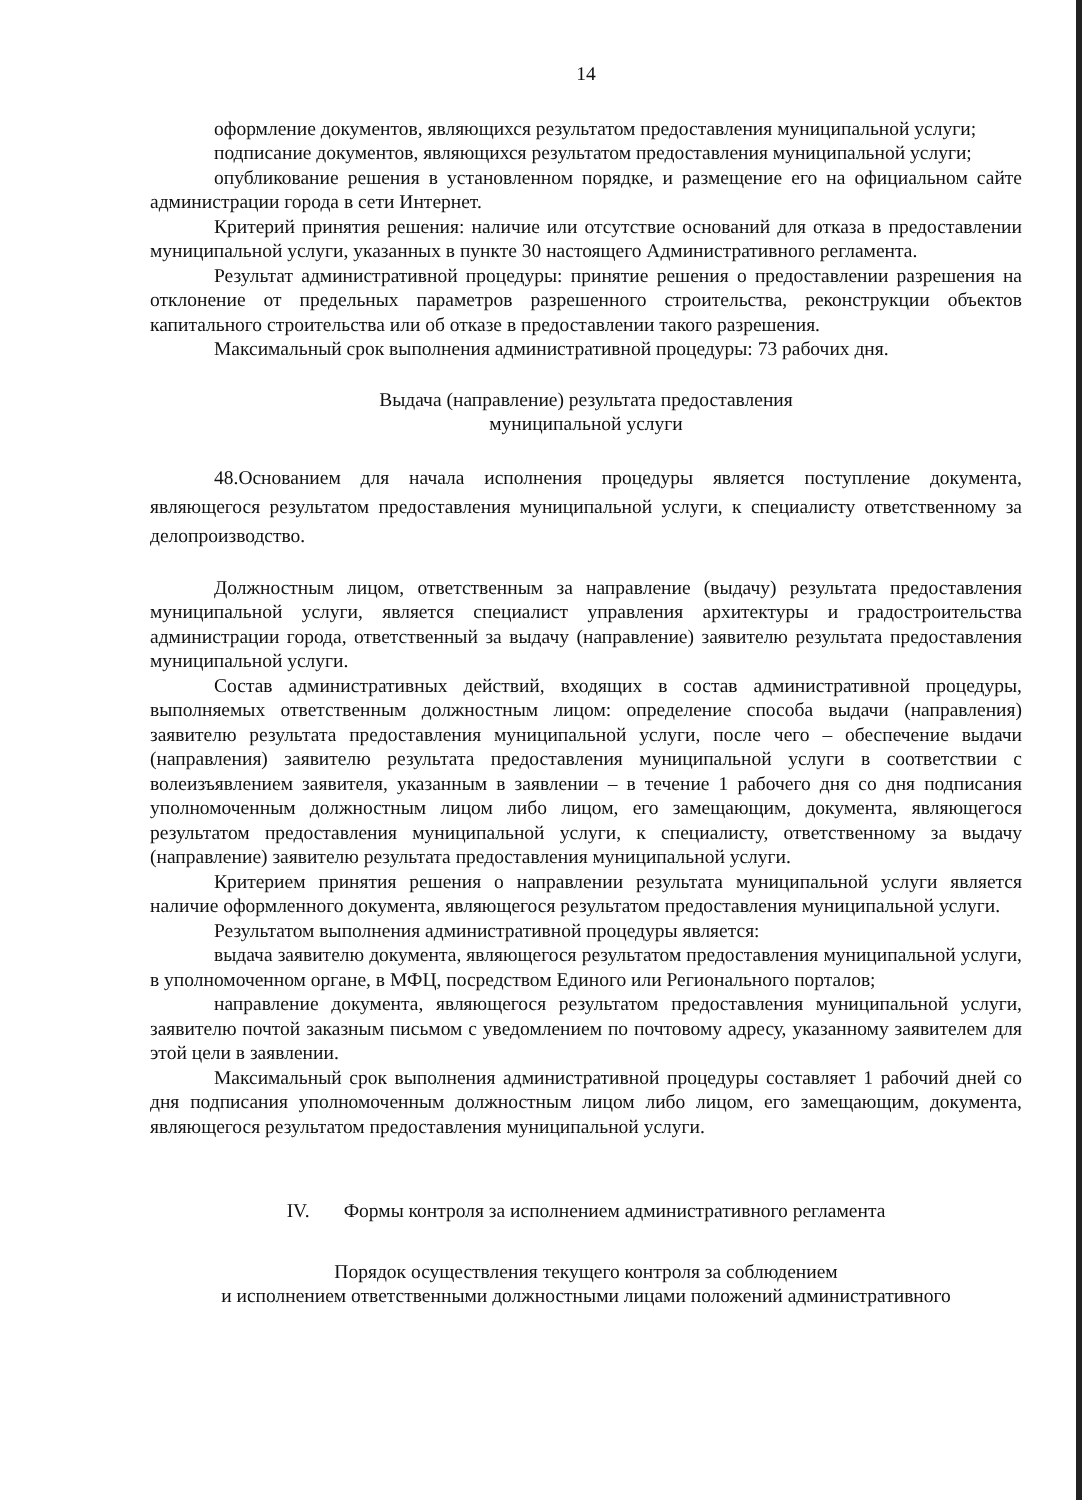14
оформление документов, являющихся результатом предоставления муниципальной услуги;
подписание документов, являющихся результатом предоставления муниципальной услуги;
опубликование решения в установленном порядке, и размещение его на официальном сайте администрации города в сети Интернет.
Критерий принятия решения: наличие или отсутствие оснований для отказа в предоставлении муниципальной услуги, указанных в пункте 30 настоящего Административного регламента.
Результат административной процедуры: принятие решения о предоставлении разрешения на отклонение от предельных параметров разрешенного строительства, реконструкции объектов капитального строительства или об отказе в предоставлении такого разрешения.
Максимальный срок выполнения административной процедуры: 73 рабочих дня.
Выдача (направление) результата предоставления
муниципальной услуги
48.Основанием для начала исполнения процедуры является поступление документа, являющегося результатом предоставления муниципальной услуги, к специалисту ответственному за делопроизводство.
Должностным лицом, ответственным за направление (выдачу) результата предоставления муниципальной услуги, является специалист управления архитектуры и градостроительства администрации города, ответственный за выдачу (направление) заявителю результата предоставления муниципальной услуги.
Состав административных действий, входящих в состав административной процедуры, выполняемых ответственным должностным лицом: определение способа выдачи (направления) заявителю результата предоставления муниципальной услуги, после чего – обеспечение выдачи (направления) заявителю результата предоставления муниципальной услуги в соответствии с волеизъявлением заявителя, указанным в заявлении – в течение 1 рабочего дня со дня подписания уполномоченным должностным лицом либо лицом, его замещающим, документа, являющегося результатом предоставления муниципальной услуги, к специалисту, ответственному за выдачу (направление) заявителю результата предоставления муниципальной услуги.
Критерием принятия решения о направлении результата муниципальной услуги является наличие оформленного документа, являющегося результатом предоставления муниципальной услуги.
Результатом выполнения административной процедуры является:
выдача заявителю документа, являющегося результатом предоставления муниципальной услуги, в уполномоченном органе, в МФЦ, посредством Единого или Регионального порталов;
направление документа, являющегося результатом предоставления муниципальной услуги, заявителю почтой заказным письмом с уведомлением по почтовому адресу, указанному заявителем для этой цели в заявлении.
Максимальный срок выполнения административной процедуры составляет 1 рабочий дней со дня подписания уполномоченным должностным лицом либо лицом, его замещающим, документа, являющегося результатом предоставления муниципальной услуги.
IV. Формы контроля за исполнением административного регламента
Порядок осуществления текущего контроля за соблюдением
и исполнением ответственными должностными лицами положений административного